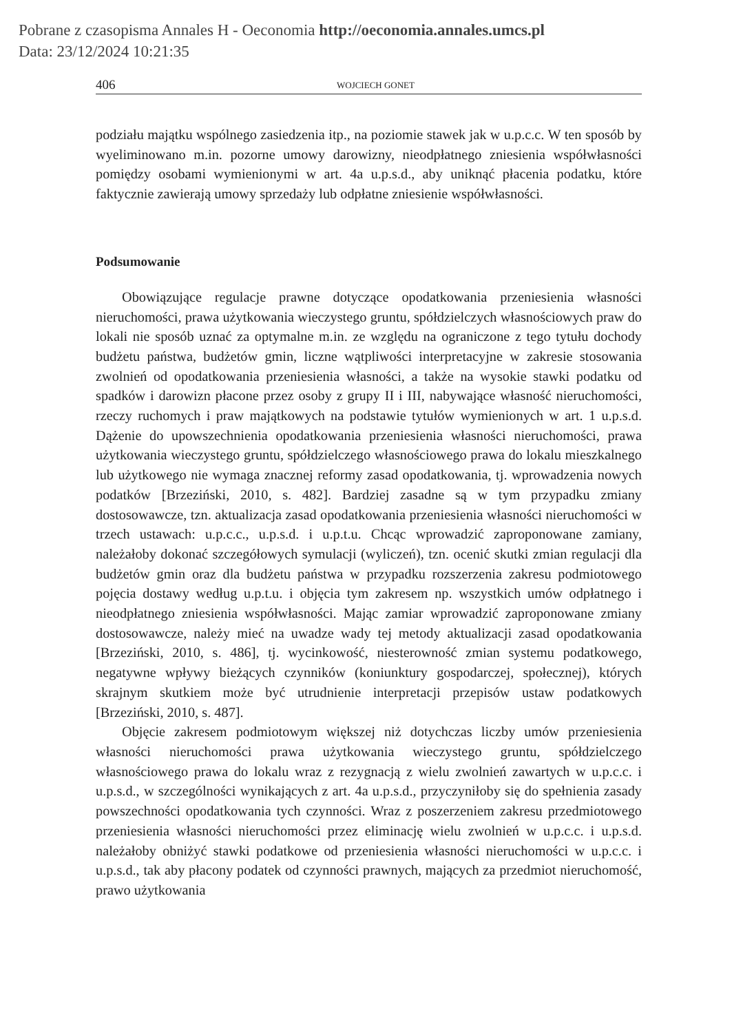Pobrane z czasopisma Annales H - Oeconomia http://oeconomia.annales.umcs.pl
Data: 23/12/2024 10:21:35
406 WOJCIECH GONET
podziału majątku wspólnego zasiedzenia itp., na poziomie stawek jak w u.p.c.c. W ten sposób by wyeliminowano m.in. pozorne umowy darowizny, nieodpłatnego zniesienia współwłasności pomiędzy osobami wymienionymi w art. 4a u.p.s.d., aby uniknąć płacenia podatku, które faktycznie zawierają umowy sprzedaży lub odpłatne zniesienie współwłasności.
Podsumowanie
Obowiązujące regulacje prawne dotyczące opodatkowania przeniesienia własności nieruchomości, prawa użytkowania wieczystego gruntu, spółdzielczych własnościowych praw do lokali nie sposób uznać za optymalne m.in. ze względu na ograniczone z tego tytułu dochody budżetu państwa, budżetów gmin, liczne wątpliwości interpretacyjne w zakresie stosowania zwolnień od opodatkowania przeniesienia własności, a także na wysokie stawki podatku od spadków i darowizn płacone przez osoby z grupy II i III, nabywające własność nieruchomości, rzeczy ruchomych i praw majątkowych na podstawie tytułów wymienionych w art. 1 u.p.s.d. Dążenie do upowszechnienia opodatkowania przeniesienia własności nieruchomości, prawa użytkowania wieczystego gruntu, spółdzielczego własnościowego prawa do lokalu mieszkalnego lub użytkowego nie wymaga znacznej reformy zasad opodatkowania, tj. wprowadzenia nowych podatków [Brzeziński, 2010, s. 482]. Bardziej zasadne są w tym przypadku zmiany dostosowawcze, tzn. aktualizacja zasad opodatkowania przeniesienia własności nieruchomości w trzech ustawach: u.p.c.c., u.p.s.d. i u.p.t.u. Chcąc wprowadzić zaproponowane zamiany, należałoby dokonać szczegółowych symulacji (wyliczeń), tzn. ocenić skutki zmian regulacji dla budżetów gmin oraz dla budżetu państwa w przypadku rozszerzenia zakresu podmiotowego pojęcia dostawy według u.p.t.u. i objęcia tym zakresem np. wszystkich umów odpłatnego i nieodpłatnego zniesienia współwłasności. Mając zamiar wprowadzić zaproponowane zmiany dostosowawcze, należy mieć na uwadze wady tej metody aktualizacji zasad opodatkowania [Brzeziński, 2010, s. 486], tj. wycinkowość, niesterowność zmian systemu podatkowego, negatywne wpływy bieżących czynników (koniunktury gospodarczej, społecznej), których skrajnym skutkiem może być utrudnienie interpretacji przepisów ustaw podatkowych [Brzeziński, 2010, s. 487].
Objęcie zakresem podmiotowym większej niż dotychczas liczby umów przeniesienia własności nieruchomości prawa użytkowania wieczystego gruntu, spółdzielczego własnościowego prawa do lokalu wraz z rezygnacją z wielu zwolnień zawartych w u.p.c.c. i u.p.s.d., w szczególności wynikających z art. 4a u.p.s.d., przyczyniłoby się do spełnienia zasady powszechności opodatkowania tych czynności. Wraz z poszerzeniem zakresu przedmiotowego przeniesienia własności nieruchomości przez eliminację wielu zwolnień w u.p.c.c. i u.p.s.d. należałoby obniżyć stawki podatkowe od przeniesienia własności nieruchomości w u.p.c.c. i u.p.s.d., tak aby płacony podatek od czynności prawnych, mających za przedmiot nieruchomość, prawo użytkowania